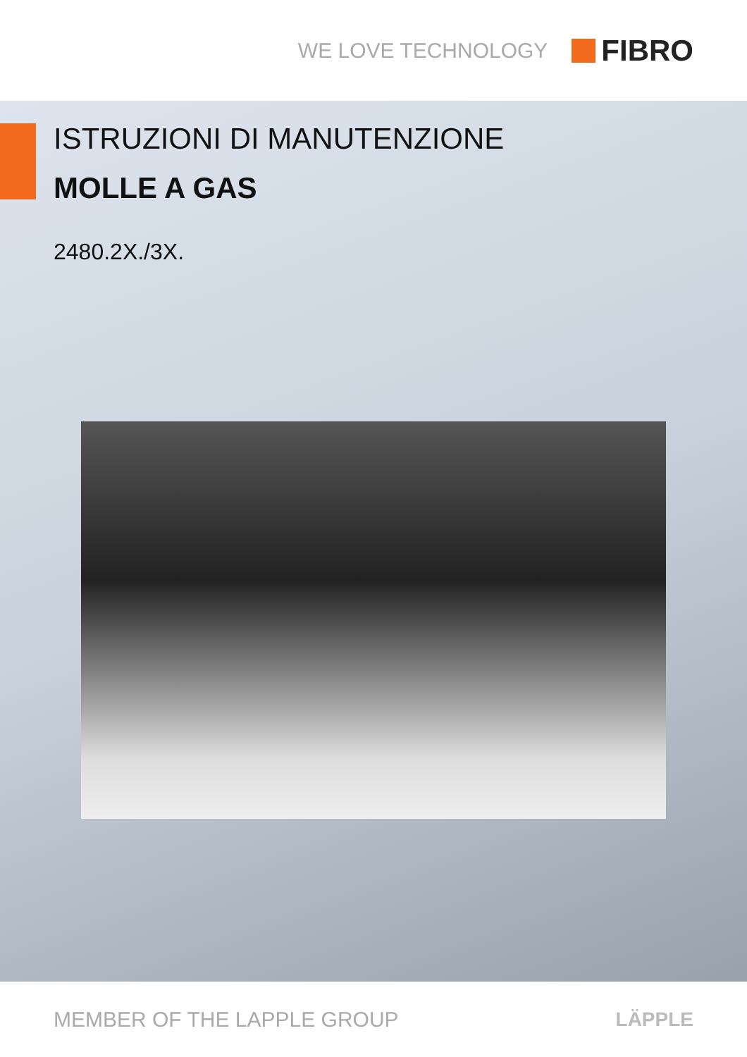WE LOVE TECHNOLOGY FIBRO
ISTRUZIONI DI MANUTENZIONE
MOLLE A GAS
2480.2X./3X.
MEMBER OF THE LAPPLE GROUP LÄPPLE